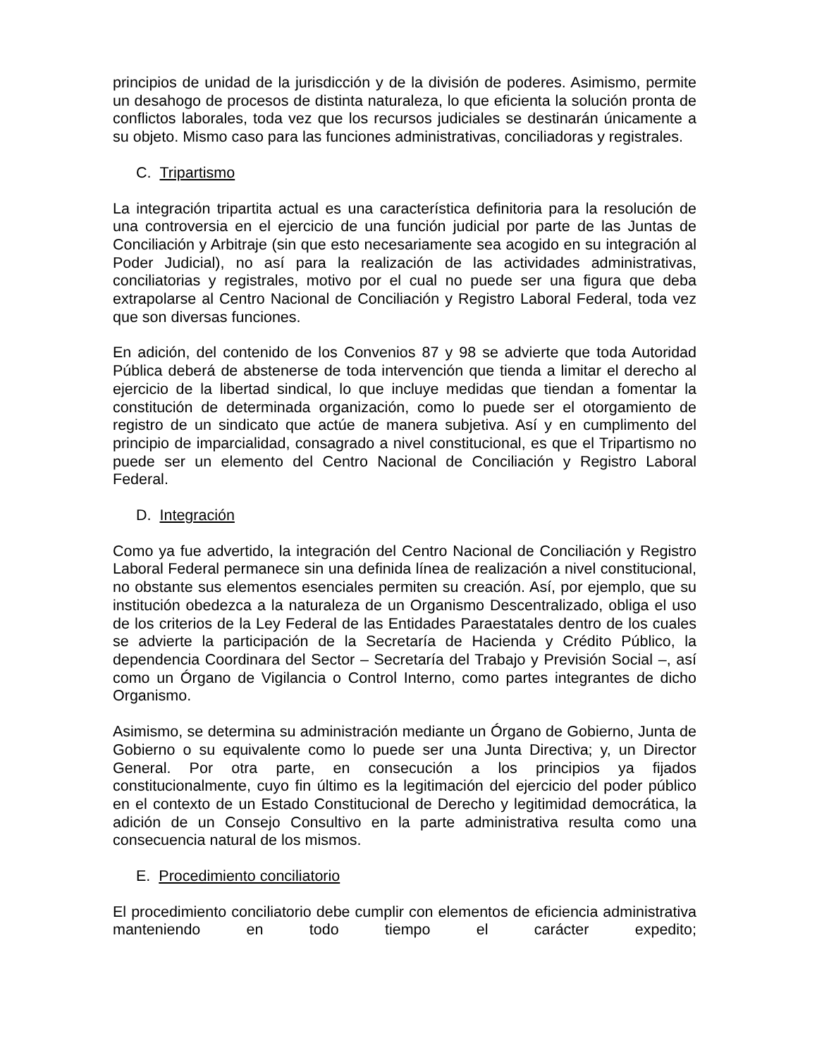principios de unidad de la jurisdicción y de la división de poderes. Asimismo, permite un desahogo de procesos de distinta naturaleza, lo que eficienta la solución pronta de conflictos laborales, toda vez que los recursos judiciales se destinarán únicamente a su objeto. Mismo caso para las funciones administrativas, conciliadoras y registrales.
C. Tripartismo
La integración tripartita actual es una característica definitoria para la resolución de una controversia en el ejercicio de una función judicial por parte de las Juntas de Conciliación y Arbitraje (sin que esto necesariamente sea acogido en su integración al Poder Judicial), no así para la realización de las actividades administrativas, conciliatorias y registrales, motivo por el cual no puede ser una figura que deba extrapolarse al Centro Nacional de Conciliación y Registro Laboral Federal, toda vez que son diversas funciones.
En adición, del contenido de los Convenios 87 y 98 se advierte que toda Autoridad Pública deberá de abstenerse de toda intervención que tienda a limitar el derecho al ejercicio de la libertad sindical, lo que incluye medidas que tiendan a fomentar la constitución de determinada organización, como lo puede ser el otorgamiento de registro de un sindicato que actúe de manera subjetiva. Así y en cumplimento del principio de imparcialidad, consagrado a nivel constitucional, es que el Tripartismo no puede ser un elemento del Centro Nacional de Conciliación y Registro Laboral Federal.
D. Integración
Como ya fue advertido, la integración del Centro Nacional de Conciliación y Registro Laboral Federal permanece sin una definida línea de realización a nivel constitucional, no obstante sus elementos esenciales permiten su creación. Así, por ejemplo, que su institución obedezca a la naturaleza de un Organismo Descentralizado, obliga el uso de los criterios de la Ley Federal de las Entidades Paraestatales dentro de los cuales se advierte la participación de la Secretaría de Hacienda y Crédito Público, la dependencia Coordinara del Sector – Secretaría del Trabajo y Previsión Social –, así como un Órgano de Vigilancia o Control Interno, como partes integrantes de dicho Organismo.
Asimismo, se determina su administración mediante un Órgano de Gobierno, Junta de Gobierno o su equivalente como lo puede ser una Junta Directiva; y, un Director General. Por otra parte, en consecución a los principios ya fijados constitucionalmente, cuyo fin último es la legitimación del ejercicio del poder público en el contexto de un Estado Constitucional de Derecho y legitimidad democrática, la adición de un Consejo Consultivo en la parte administrativa resulta como una consecuencia natural de los mismos.
E. Procedimiento conciliatorio
El procedimiento conciliatorio debe cumplir con elementos de eficiencia administrativa manteniendo en todo tiempo el carácter expedito;